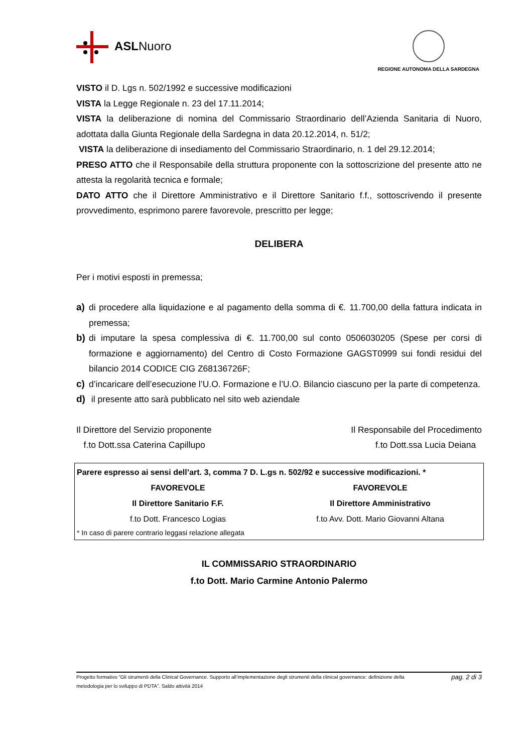ASLNuoro
REGIONE AUTONOMA DELLA SARDEGNA
VISTO il D. Lgs n. 502/1992 e successive modificazioni
VISTA la Legge Regionale n. 23 del 17.11.2014;
VISTA la deliberazione di nomina del Commissario Straordinario dell’Azienda Sanitaria di Nuoro, adottata dalla Giunta Regionale della Sardegna in data 20.12.2014, n. 51/2;
VISTA la deliberazione di insediamento del Commissario Straordinario, n. 1 del 29.12.2014;
PRESO ATTO che il Responsabile della struttura proponente con la sottoscrizione del presente atto ne attesta la regolarità tecnica e formale;
DATO ATTO che il Direttore Amministrativo e il Direttore Sanitario f.f., sottoscrivendo il presente provvedimento, esprimono parere favorevole, prescritto per legge;
DELIBERA
Per i motivi esposti in premessa;
a) di procedere alla liquidazione e al pagamento della somma di €. 11.700,00 della fattura indicata in premessa;
b) di imputare la spesa complessiva di €. 11.700,00 sul conto 0506030205 (Spese per corsi di formazione e aggiornamento) del Centro di Costo Formazione GAGST0999 sui fondi residui del bilancio 2014 CODICE CIG Z68136726F;
c) d’incaricare dell’esecuzione l’U.O. Formazione e l’U.O. Bilancio ciascuno per la parte di competenza.
d) il presente atto sarà pubblicato nel sito web aziendale
Il Direttore del Servizio proponente
f.to Dott.ssa Caterina Capillupo
Il Responsabile del Procedimento
f.to Dott.ssa Lucia Deiana
Parere espresso ai sensi dell’art. 3, comma 7 D. L.gs n. 502/92 e successive modificazioni. *
FAVOREVOLE FAVOREVOLE
Il Direttore Sanitario F.F. Il Direttore Amministrativo
f.to Dott. Francesco Logias f.to Avv. Dott. Mario Giovanni Altana
* In caso di parere contrario leggasi relazione allegata
IL COMMISSARIO STRAORDINARIO
f.to Dott. Mario Carmine Antonio Palermo
Progetto formativo “Gli strumenti della Clinical Governance. Supporto all’implementazione degli strumenti della clinical governance: definizione della metodologia per lo sviluppo di PDTA”. Saldo attività 2014 pag. 2 di 3